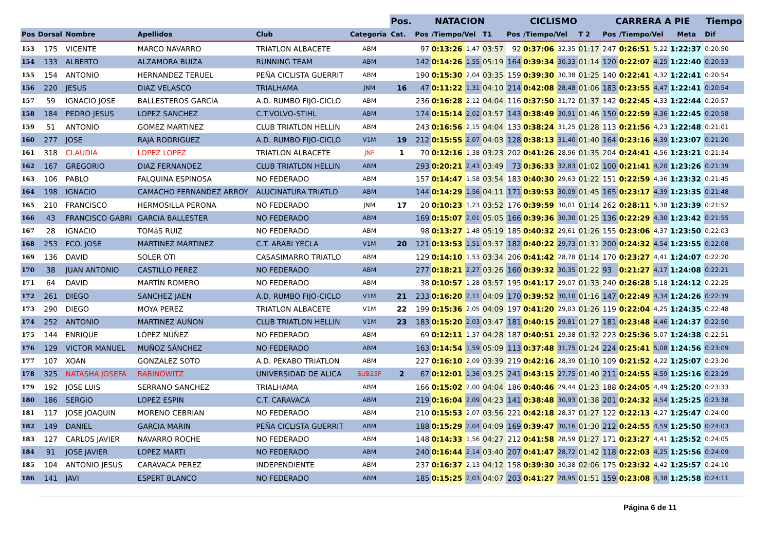| | | | | | | Pos. | NATACION | | | | CICLISMO | | | | CARRERA A PIE | | | | Tiempo | |
| --- | --- | --- | --- | --- | --- | --- | --- | --- | --- | --- | --- | --- | --- | --- | --- | --- | --- | --- | --- | --- |
| Pos | Dorsal | Nombre | Apellidos | Club | Categoria | Cat. | Pos | /Tiempo/Vel | | T1 | Pos | /Tiempo/Vel | | T 2 | Pos | /Tiempo/Vel | | Meta | Dif | |
| 153 | 175 | VICENTE | MARCO NAVARRO | TRIATLON ALBACETE | ABM | | 97 | 0:13:26 | 1,47 | 03:57 | 92 | 0:37:06 | 32,35 | 01:17 | 247 | 0:26:51 | 5,22 | 1:22:37 | 0:20:50 | |
| 154 | 133 | ALBERTO | ALZAMORA BUIZA | RUNNING TEAM | ABM | | 142 | 0:14:26 | 1,55 | 05:19 | 164 | 0:39:34 | 30,33 | 01:14 | 120 | 0:22:07 | 4,25 | 1:22:40 | 0:20:53 | |
| 155 | 154 | ANTONIO | HERNANDEZ TERUEL | PEÑA CICLISTA GUERRIT | ABM | | 190 | 0:15:30 | 2,04 | 03:35 | 159 | 0:39:30 | 30,38 | 01:25 | 140 | 0:22:41 | 4,32 | 1:22:41 | 0:20:54 | |
| 156 | 220 | JESUS | DIAZ VELASCO | TRIALHAMA | JNM | 16 | 47 | 0:11:22 | 1,31 | 04:10 | 214 | 0:42:08 | 28,48 | 01:06 | 183 | 0:23:55 | 4,47 | 1:22:41 | 0:20:54 | |
| 157 | 59 | IGNACIO JOSE | BALLESTEROS GARCIA | A.D. RUMBO FIJO-CICLO | ABM | | 236 | 0:16:28 | 2,12 | 04:04 | 116 | 0:37:50 | 31,72 | 01:37 | 142 | 0:22:45 | 4,33 | 1:22:44 | 0:20:57 | |
| 158 | 184 | PEDRO JESUS | LOPEZ SANCHEZ | C.T.VOLVO-STIHL | ABM | | 174 | 0:15:14 | 2,02 | 03:57 | 143 | 0:38:49 | 30,91 | 01:46 | 150 | 0:22:59 | 4,36 | 1:22:45 | 0:20:58 | |
| 159 | 51 | ANTONIO | GOMEZ MARTINEZ | CLUB TRIATLON HELLIN | ABM | | 243 | 0:16:56 | 2,15 | 04:04 | 133 | 0:38:24 | 31,25 | 01:28 | 113 | 0:21:56 | 4,23 | 1:22:48 | 0:21:01 | |
| 160 | 277 | JOSE | RAJA RODRIGUEZ | A.D. RUMBO FIJO-CICLO | V1M | 19 | 212 | 0:15:55 | 2,07 | 04:03 | 128 | 0:38:13 | 31,40 | 01:40 | 164 | 0:23:16 | 4,39 | 1:23:07 | 0:21:20 | |
| 161 | 318 | CLAUDIA | LOPEZ LOPEZ | TRIATLON ALBACETE | JNF | 1 | 70 | 0:12:16 | 1,38 | 03:23 | 202 | 0:41:26 | 28,96 | 01:35 | 204 | 0:24:41 | 4,56 | 1:23:21 | 0:21:34 | |
| 162 | 167 | GREGORIO | DIAZ FERNANDEZ | CLUB TRIATLON HELLIN | ABM | | 293 | 0:20:21 | 2,43 | 03:49 | 73 | 0:36:33 | 32,83 | 01:02 | 100 | 0:21:41 | 4,20 | 1:23:26 | 0:21:39 | |
| 163 | 106 | PABLO | FALQUINA ESPINOSA | NO FEDERADO | ABM | | 157 | 0:14:47 | 1,58 | 03:54 | 183 | 0:40:30 | 29,63 | 01:22 | 151 | 0:22:59 | 4,36 | 1:23:32 | 0:21:45 | |
| 164 | 198 | IGNACIO | CAMACHO FERNANDEZ ARROY | ALUCINATURA TRIATLO | ABM | | 144 | 0:14:29 | 1,56 | 04:11 | 171 | 0:39:53 | 30,09 | 01:45 | 165 | 0:23:17 | 4,39 | 1:23:35 | 0:21:48 | |
| 165 | 210 | FRANCISCO | HERMOSILLA PERONA | NO FEDERADO | JNM | 17 | 20 | 0:10:23 | 1,23 | 03:52 | 176 | 0:39:59 | 30,01 | 01:14 | 262 | 0:28:11 | 5,38 | 1:23:39 | 0:21:52 | |
| 166 | 43 | FRANCISCO GABRI | GARCIA BALLESTER | NO FEDERADO | ABM | | 169 | 0:15:07 | 2,01 | 05:05 | 166 | 0:39:36 | 30,30 | 01:25 | 136 | 0:22:29 | 4,30 | 1:23:42 | 0:21:55 | |
| 167 | 28 | IGNACIO | TOMáS RUIZ | NO FEDERADO | ABM | | 98 | 0:13:27 | 1,48 | 05:19 | 185 | 0:40:32 | 29,61 | 01:26 | 155 | 0:23:06 | 4,37 | 1:23:50 | 0:22:03 | |
| 168 | 253 | FCO. JOSE | MARTINEZ MARTINEZ | C.T. ARABI YECLA | V1M | 20 | 121 | 0:13:53 | 1,51 | 03:37 | 182 | 0:40:22 | 29,73 | 01:31 | 200 | 0:24:32 | 4,54 | 1:23:55 | 0:22:08 | |
| 169 | 136 | DAVID | SOLER OTI | CASASIMARRO TRIATLO | ABM | | 129 | 0:14:10 | 1,53 | 03:34 | 206 | 0:41:42 | 28,78 | 01:14 | 170 | 0:23:27 | 4,41 | 1:24:07 | 0:22:20 | |
| 170 | 38 | JUAN ANTONIO | CASTILLO PEREZ | NO FEDERADO | ABM | | 277 | 0:18:21 | 2,27 | 03:26 | 160 | 0:39:32 | 30,35 | 01:22 | 93 | 0:21:27 | 4,17 | 1:24:08 | 0:22:21 | |
| 171 | 64 | DAVID | MARTÍN ROMERO | NO FEDERADO | ABM | | 38 | 0:10:57 | 1,28 | 03:57 | 195 | 0:41:17 | 29,07 | 01:33 | 240 | 0:26:28 | 5,18 | 1:24:12 | 0:22:25 | |
| 172 | 261 | DIEGO | SANCHEZ JAEN | A.D. RUMBO FIJO-CICLO | V1M | 21 | 233 | 0:16:20 | 2,11 | 04:09 | 170 | 0:39:52 | 30,10 | 01:16 | 147 | 0:22:49 | 4,34 | 1:24:26 | 0:22:39 | |
| 173 | 290 | DIEGO | MOYA PEREZ | TRIATLON ALBACETE | V1M | 22 | 199 | 0:15:36 | 2,05 | 04:09 | 197 | 0:41:20 | 29,03 | 01:26 | 119 | 0:22:04 | 4,25 | 1:24:35 | 0:22:48 | |
| 174 | 252 | ANTONIO | MARTINEZ AUÑON | CLUB TRIATLON HELLIN | V1M | 23 | 183 | 0:15:20 | 2,03 | 03:47 | 181 | 0:40:15 | 29,81 | 01:27 | 181 | 0:23:48 | 4,46 | 1:24:37 | 0:22:50 | |
| 175 | 144 | ENRIQUE | LÓPEZ NÚÑEZ | NO FEDERADO | ABM | | 69 | 0:12:11 | 1,37 | 04:28 | 187 | 0:40:51 | 29,38 | 01:32 | 223 | 0:25:36 | 5,07 | 1:24:38 | 0:22:51 | |
| 176 | 129 | VICTOR MANUEL | MUÑOZ SÁNCHEZ | NO FEDERADO | ABM | | 163 | 0:14:54 | 1,59 | 05:09 | 113 | 0:37:48 | 31,75 | 01:24 | 224 | 0:25:41 | 5,08 | 1:24:56 | 0:23:09 | |
| 177 | 107 | XOAN | GONZALEZ SOTO | A.D. PEKABO TRIATLON | ABM | | 227 | 0:16:10 | 2,09 | 03:39 | 219 | 0:42:16 | 28,39 | 01:10 | 109 | 0:21:52 | 4,22 | 1:25:07 | 0:23:20 | |
| 178 | 325 | NATASHA JOSEFA | RABINOWITZ | UNIVERSIDAD DE ALICA | SUB23F | 2 | 67 | 0:12:01 | 1,36 | 03:25 | 241 | 0:43:15 | 27,75 | 01:40 | 211 | 0:24:55 | 4,59 | 1:25:16 | 0:23:29 | |
| 179 | 192 | JOSE LUIS | SERRANO SANCHEZ | TRIALHAMA | ABM | | 166 | 0:15:02 | 2,00 | 04:04 | 186 | 0:40:46 | 29,44 | 01:23 | 188 | 0:24:05 | 4,49 | 1:25:20 | 0:23:33 | |
| 180 | 186 | SERGIO | LOPEZ ESPIN | C.T. CARAVACA | ABM | | 219 | 0:16:04 | 2,09 | 04:23 | 141 | 0:38:48 | 30,93 | 01:38 | 201 | 0:24:32 | 4,54 | 1:25:25 | 0:23:38 | |
| 181 | 117 | JOSE JOAQUIN | MORENO CEBRIAN | NO FEDERADO | ABM | | 210 | 0:15:53 | 2,07 | 03:56 | 221 | 0:42:18 | 28,37 | 01:27 | 122 | 0:22:13 | 4,27 | 1:25:47 | 0:24:00 | |
| 182 | 149 | DANIEL | GARCIA MARIN | PEÑA CICLISTA GUERRIT | ABM | | 188 | 0:15:29 | 2,04 | 04:09 | 169 | 0:39:47 | 30,16 | 01:30 | 212 | 0:24:55 | 4,59 | 1:25:50 | 0:24:03 | |
| 183 | 127 | CARLOS JAVIER | NAVARRO ROCHE | NO FEDERADO | ABM | | 148 | 0:14:33 | 1,56 | 04:27 | 212 | 0:41:58 | 28,59 | 01:27 | 171 | 0:23:27 | 4,41 | 1:25:52 | 0:24:05 | |
| 184 | 91 | JOSE JAVIER | LOPEZ MARTI | NO FEDERADO | ABM | | 240 | 0:16:44 | 2,14 | 03:40 | 207 | 0:41:47 | 28,72 | 01:42 | 118 | 0:22:03 | 4,25 | 1:25:56 | 0:24:09 | |
| 185 | 104 | ANTONIO JESUS | CARAVACA PEREZ | INDEPENDIENTE | ABM | | 237 | 0:16:37 | 2,13 | 04:12 | 158 | 0:39:30 | 30,38 | 02:06 | 175 | 0:23:32 | 4,42 | 1:25:57 | 0:24:10 | |
| 186 | 141 | JAVI | ESPERT BLANCO | NO FEDERADO | ABM | | 185 | 0:15:25 | 2,03 | 04:07 | 203 | 0:41:27 | 28,95 | 01:51 | 159 | 0:23:08 | 4,38 | 1:25:58 | 0:24:11 | |
Página 6 de 11